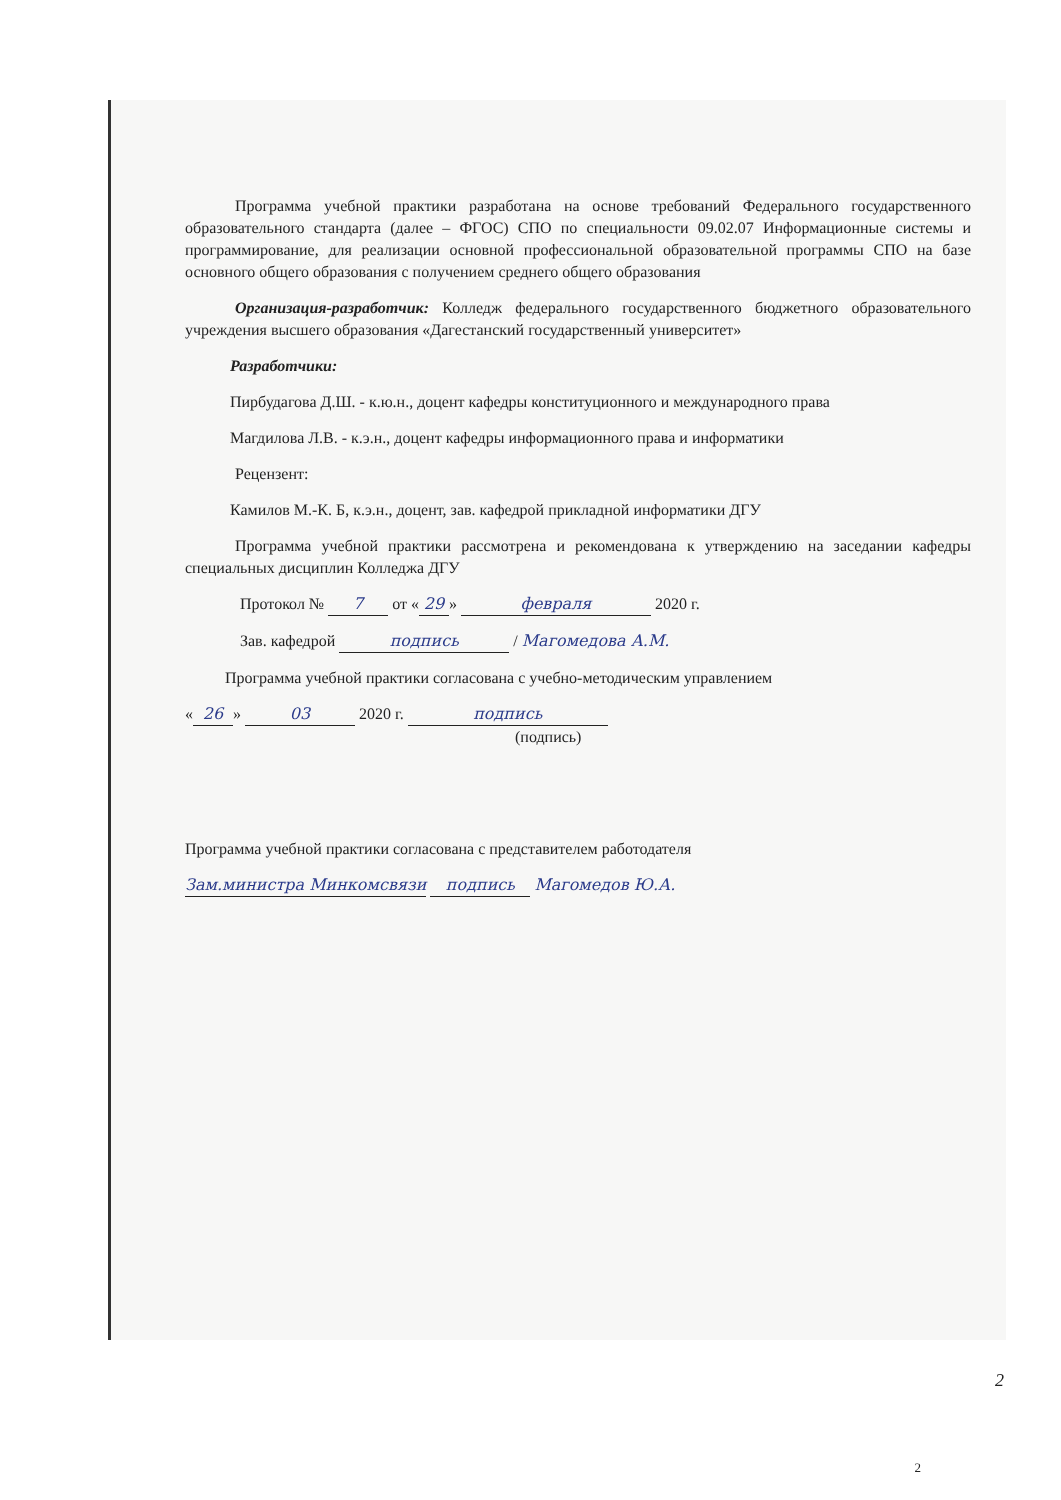Программа учебной практики разработана на основе требований Федерального государственного образовательного стандарта (далее – ФГОС) СПО по специальности 09.02.07 Информационные системы и программирование, для реализации основной профессиональной образовательной программы СПО на базе основного общего образования с получением среднего общего образования
Организация-разработчик: Колледж федерального государственного бюджетного образовательного учреждения высшего образования «Дагестанский государственный университет»
Разработчики:
Пирбудагова Д.Ш. - к.ю.н., доцент кафедры конституционного и международного права
Магдилова Л.В. - к.э.н., доцент кафедры информационного права и информатики
Рецензент:
Камилов М.-К. Б, к.э.н., доцент, зав. кафедрой прикладной информатики ДГУ
Программа учебной практики рассмотрена и рекомендована к утверждению на заседании кафедры специальных дисциплин Колледжа ДГУ
Протокол № 7 от « 29 » февраля 2020 г.
Зав. кафедрой подпись / Магомедова А.М.
Программа учебной практики согласована с учебно-методическим управлением
« 26 » 03 2020 г. подпись
(подпись)
Программа учебной практики согласована с представителем работодателя
Зам.министра Минкомсвязи подпись Магомедов Ю.А.
2
2